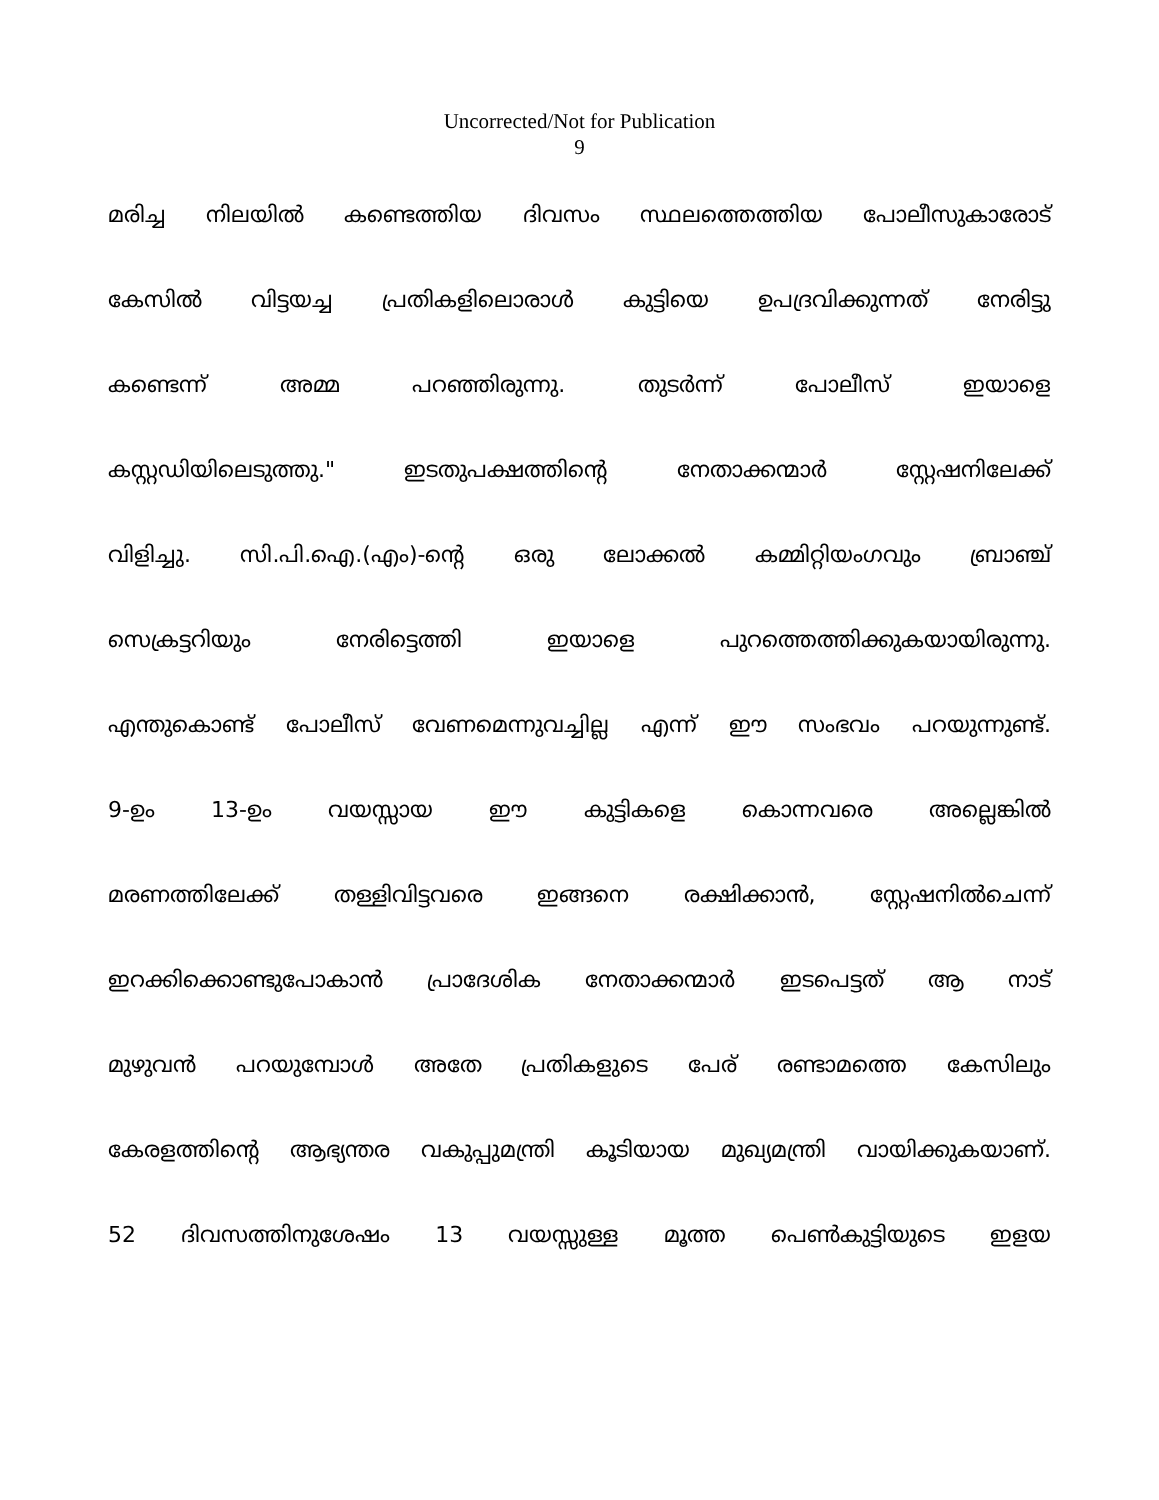Uncorrected/Not for Publication
9
മരിച്ച നിലയിൽ കണ്ടെത്തിയ ദിവസം സ്ഥലത്തെത്തിയ പോലീസുകാരോട്
കേസിൽ വിട്ടയച്ച പ്രതികളിലൊരാൾ കുട്ടിയെ ഉപദ്രവിക്കുന്നത് നേരിട്ടു
കണ്ടെന്ന് അമ്മ പറഞ്ഞിരുന്നു. തുടർന്ന് പോലീസ് ഇയാളെ
കസ്റ്റഡിയിലെടുത്തു." ഇടതുപക്ഷത്തിന്റെ നേതാക്കന്മാർ സ്റ്റേഷനിലേക്ക്
വിളിച്ചു. സി.പി.ഐ.(എം)-ന്റെ ഒരു ലോക്കൽ കമ്മിറ്റിയംഗവും ബ്രാഞ്ച്
സെക്രട്ടറിയും നേരിട്ടെത്തി ഇയാളെ പുറത്തെത്തിക്കുകയായിരുന്നു.
എന്തുകൊണ്ട് പോലീസ് വേണമെന്നുവച്ചില്ല എന്ന് ഈ സംഭവം പറയുന്നുണ്ട്.
9-ഉം 13-ഉം വയസ്സായ ഈ കുട്ടികളെ കൊന്നവരെ അല്ലെങ്കിൽ
മരണത്തിലേക്ക് തള്ളിവിട്ടവരെ ഇങ്ങനെ രക്ഷിക്കാൻ, സ്റ്റേഷനിൽചെന്ന്
ഇറക്കിക്കൊണ്ടുപോകാൻ പ്രാദേശിക നേതാക്കന്മാർ ഇടപെട്ടത് ആ നാട്
മുഴുവൻ പറയുമ്പോൾ അതേ പ്രതികളുടെ പേര് രണ്ടാമത്തെ കേസിലും
കേരളത്തിന്റെ ആഭ്യന്തര വകുപ്പുമന്ത്രി കൂടിയായ മുഖ്യമന്ത്രി വായിക്കുകയാണ്.
52 ദിവസത്തിനുശേഷം 13 വയസ്സുള്ള മൂത്ത പെൺകുട്ടിയുടെ ഇളയ